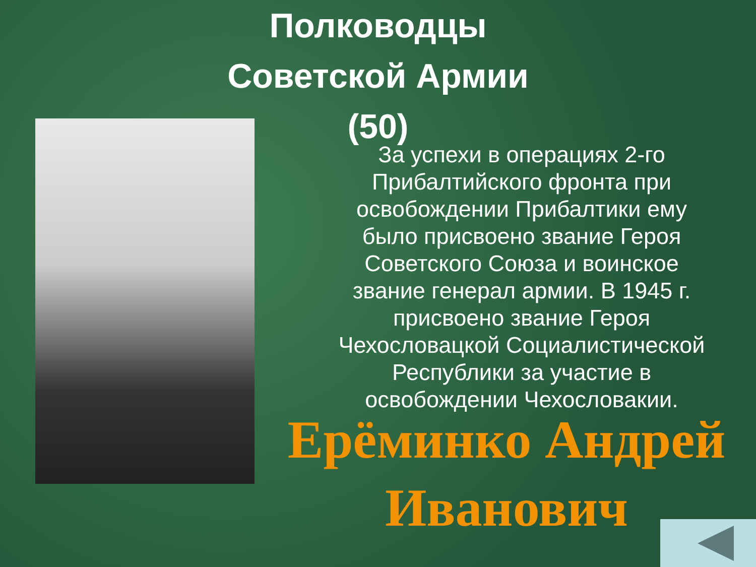Полководцы
Советской Армии
(50)
За успехи в операциях 2-го Прибалтийского фронта при освобождении Прибалтики ему было присвоено звание Героя Советского Союза и воинское звание генерал армии. В 1945 г. присвоено звание Героя Чехословацкой Социалистической Республики за участие в освобождении Чехословакии.
Ерёминко Андрей Иванович